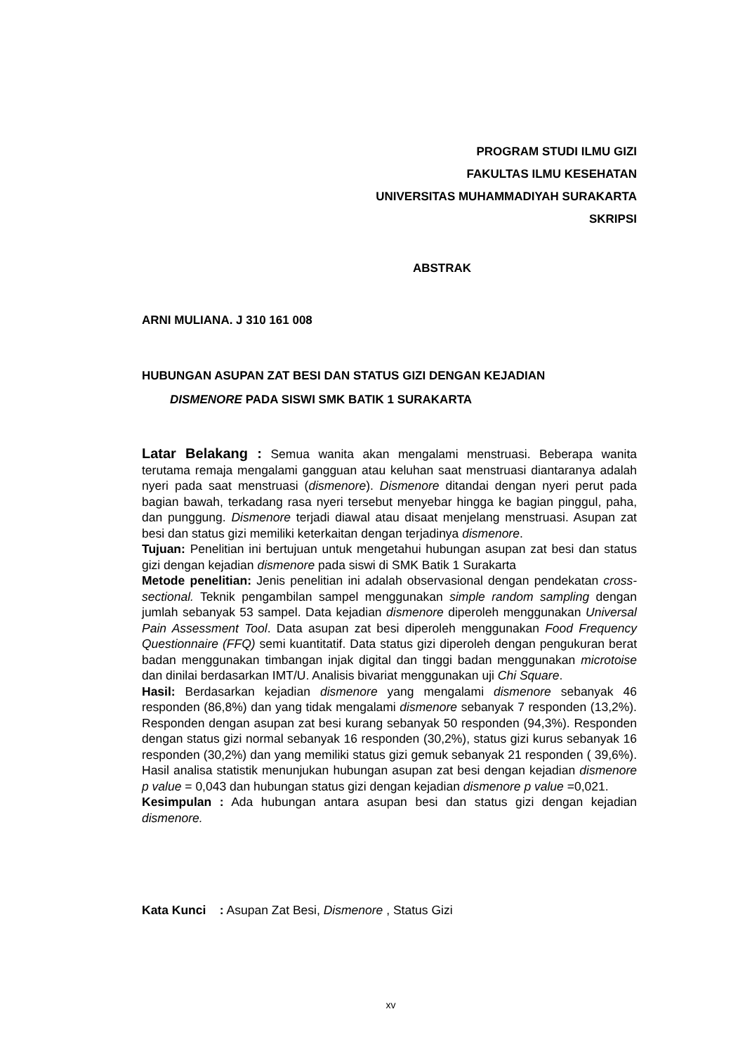PROGRAM STUDI ILMU GIZI
FAKULTAS ILMU KESEHATAN
UNIVERSITAS MUHAMMADIYAH SURAKARTA
SKRIPSI
ABSTRAK
ARNI MULIANA. J 310 161 008
HUBUNGAN ASUPAN ZAT BESI DAN STATUS GIZI DENGAN KEJADIAN
DISMENORE PADA SISWI SMK BATIK 1 SURAKARTA
Latar Belakang : Semua wanita akan mengalami menstruasi. Beberapa wanita terutama remaja mengalami gangguan atau keluhan saat menstruasi diantaranya adalah nyeri pada saat menstruasi (dismenore). Dismenore ditandai dengan nyeri perut pada bagian bawah, terkadang rasa nyeri tersebut menyebar hingga ke bagian pinggul, paha, dan punggung. Dismenore terjadi diawal atau disaat menjelang menstruasi. Asupan zat besi dan status gizi memiliki keterkaitan dengan terjadinya dismenore.
Tujuan: Penelitian ini bertujuan untuk mengetahui hubungan asupan zat besi dan status gizi dengan kejadian dismenore pada siswi di SMK Batik 1 Surakarta
Metode penelitian: Jenis penelitian ini adalah observasional dengan pendekatan cross-sectional. Teknik pengambilan sampel menggunakan simple random sampling dengan jumlah sebanyak 53 sampel. Data kejadian dismenore diperoleh menggunakan Universal Pain Assessment Tool. Data asupan zat besi diperoleh menggunakan Food Frequency Questionnaire (FFQ) semi kuantitatif. Data status gizi diperoleh dengan pengukuran berat badan menggunakan timbangan injak digital dan tinggi badan menggunakan microtoise dan dinilai berdasarkan IMT/U. Analisis bivariat menggunakan uji Chi Square.
Hasil: Berdasarkan kejadian dismenore yang mengalami dismenore sebanyak 46 responden (86,8%) dan yang tidak mengalami dismenore sebanyak 7 responden (13,2%). Responden dengan asupan zat besi kurang sebanyak 50 responden (94,3%). Responden dengan status gizi normal sebanyak 16 responden (30,2%), status gizi kurus sebanyak 16 responden (30,2%) dan yang memiliki status gizi gemuk sebanyak 21 responden ( 39,6%). Hasil analisa statistik menunjukan hubungan asupan zat besi dengan kejadian dismenore p value = 0,043 dan hubungan status gizi dengan kejadian dismenore p value =0,021.
Kesimpulan : Ada hubungan antara asupan besi dan status gizi dengan kejadian dismenore.
Kata Kunci : Asupan Zat Besi, Dismenore , Status Gizi
xv